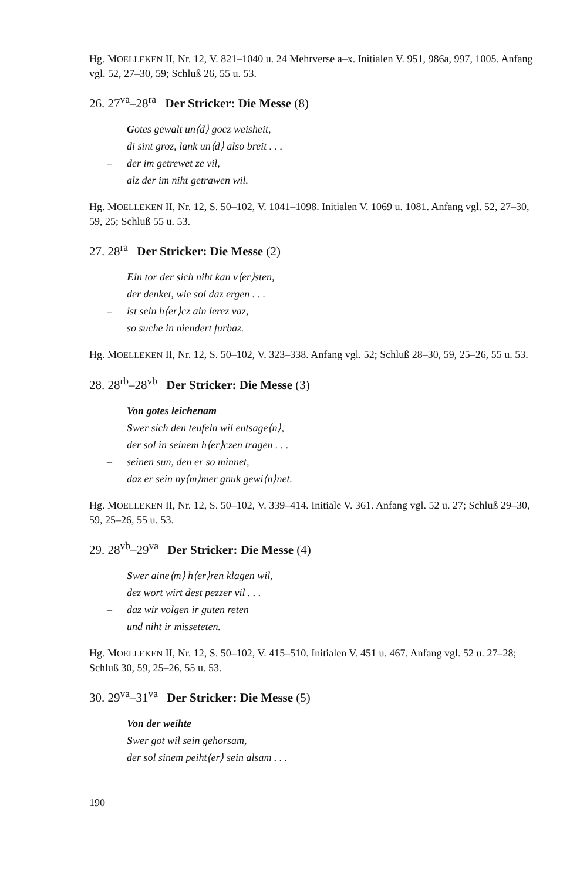Hg. MOELLEKEN II, Nr. 12, V. 821–1040 u. 24 Mehrverse a–x. Initialen V. 951, 986a, 997, 1005. Anfang vgl. 52, 27–30, 59; Schluß 26, 55 u. 53.
26. 27<sup>va</sup>–28<sup>ra</sup> Der Stricker: Die Messe (8)
Gotes gewalt un⟨d⟩ gocz weisheit,
di sint groz, lank un⟨d⟩ also breit . . .
– der im getrewet ze vil,
alz der im niht getrawen wil.
Hg. MOELLEKEN II, Nr. 12, S. 50–102, V. 1041–1098. Initialen V. 1069 u. 1081. Anfang vgl. 52, 27–30, 59, 25; Schluß 55 u. 53.
27. 28<sup>ra</sup> Der Stricker: Die Messe (2)
Ein tor der sich niht kan v⟨er⟩sten,
der denket, wie sol daz ergen . . .
– ist sein h⟨er⟩cz ain lerez vaz,
so suche in niendert furbaz.
Hg. MOELLEKEN II, Nr. 12, S. 50–102, V. 323–338. Anfang vgl. 52; Schluß 28–30, 59, 25–26, 55 u. 53.
28. 28<sup>rb</sup>–28<sup>vb</sup> Der Stricker: Die Messe (3)
Von gotes leichenam
Swer sich den teufeln wil entsage⟨n⟩,
der sol in seinem h⟨er⟩czen tragen . . .
– seinen sun, den er so minnet,
daz er sein ny⟨m⟩mer gnuk gewi⟨n⟩net.
Hg. MOELLEKEN II, Nr. 12, S. 50–102, V. 339–414. Initiale V. 361. Anfang vgl. 52 u. 27; Schluß 29–30, 59, 25–26, 55 u. 53.
29. 28<sup>vb</sup>–29<sup>va</sup> Der Stricker: Die Messe (4)
Swer aine⟨m⟩ h⟨er⟩ren klagen wil,
dez wort wirt dest pezzer vil . . .
– daz wir volgen ir guten reten
und niht ir misseteten.
Hg. MOELLEKEN II, Nr. 12, S. 50–102, V. 415–510. Initialen V. 451 u. 467. Anfang vgl. 52 u. 27–28; Schluß 30, 59, 25–26, 55 u. 53.
30. 29<sup>va</sup>–31<sup>va</sup> Der Stricker: Die Messe (5)
Von der weihte
Swer got wil sein gehorsam,
der sol sinem peiht⟨er⟩ sein alsam . . .
190